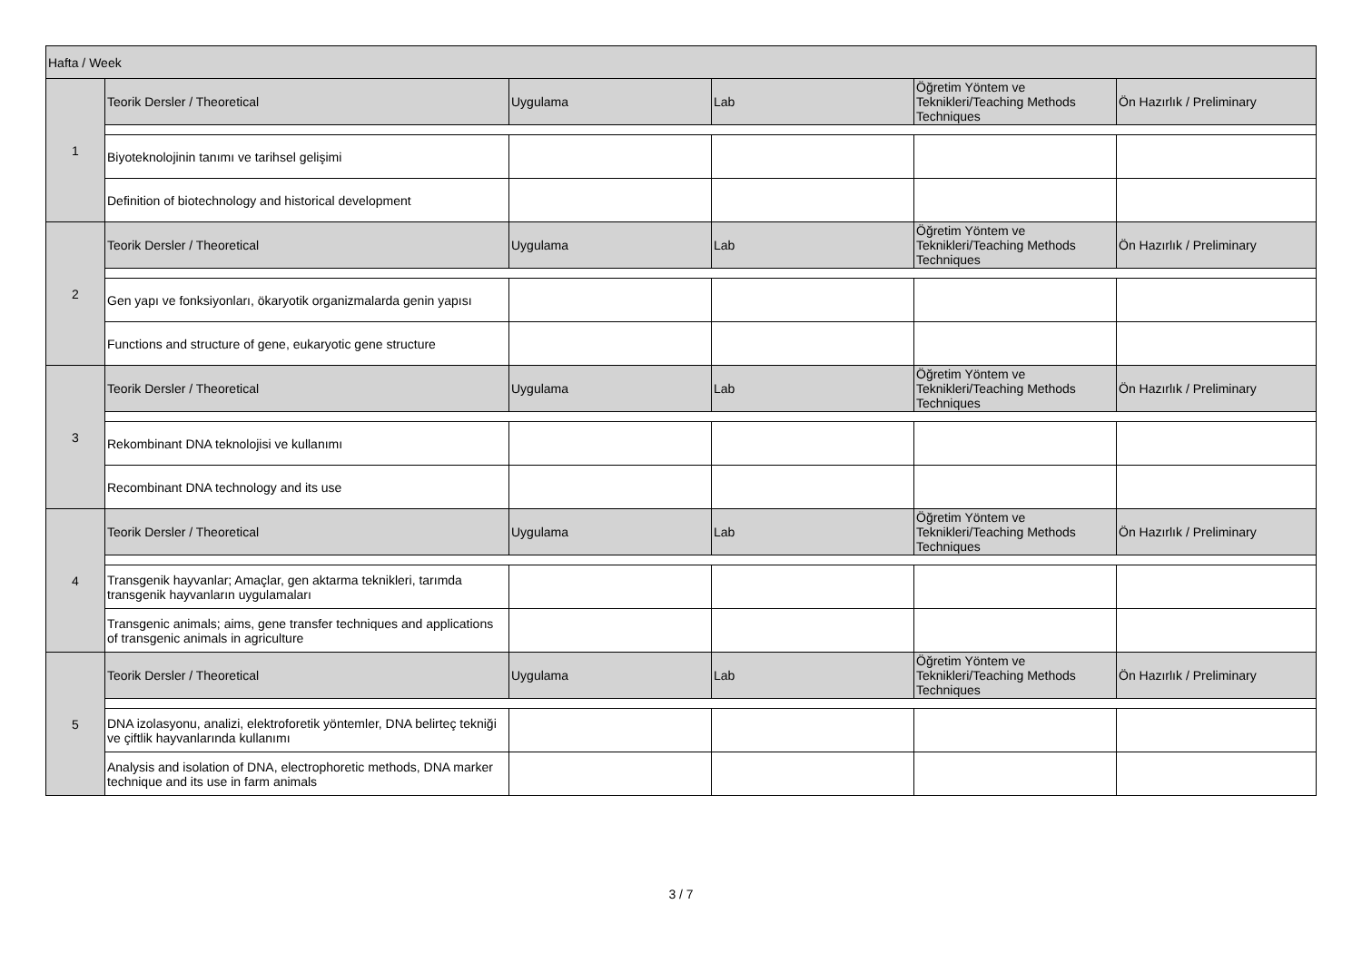| Hafta / Week | | | | | |
| --- | --- | --- | --- | --- | --- |
| 1 | Teorik Dersler / Theoretical | Uygulama | Lab | Öğretim Yöntem ve Teknikleri/Teaching Methods Techniques | Ön Hazırlık / Preliminary |
| | Biyoteknolojinin tanımı ve tarihsel gelişimi | | | | |
| | Definition of biotechnology and historical development | | | | |
| 2 | Teorik Dersler / Theoretical | Uygulama | Lab | Öğretim Yöntem ve Teknikleri/Teaching Methods Techniques | Ön Hazırlık / Preliminary |
| | Gen yapı ve fonksiyonları, ökaryotik organizmalarda genin yapısı | | | | |
| | Functions and structure of gene, eukaryotic gene structure | | | | |
| 3 | Teorik Dersler / Theoretical | Uygulama | Lab | Öğretim Yöntem ve Teknikleri/Teaching Methods Techniques | Ön Hazırlık / Preliminary |
| | Rekombinant DNA teknolojisi ve kullanımı | | | | |
| | Recombinant DNA technology and its use | | | | |
| 4 | Teorik Dersler / Theoretical | Uygulama | Lab | Öğretim Yöntem ve Teknikleri/Teaching Methods Techniques | Ön Hazırlık / Preliminary |
| | Transgenik hayvanlar; Amaçlar, gen aktarma teknikleri, tarımda transgenik hayvanların uygulamaları | | | | |
| | Transgenic animals; aims, gene transfer techniques and applications of transgenic animals in agriculture | | | | |
| 5 | Teorik Dersler / Theoretical | Uygulama | Lab | Öğretim Yöntem ve Teknikleri/Teaching Methods Techniques | Ön Hazırlık / Preliminary |
| | DNA izolasyonu, analizi, elektroforetik yöntemler, DNA belirteç tekniği ve çiftlik hayvanlarında kullanımı | | | | |
| | Analysis and isolation of DNA, electrophoretic methods, DNA marker technique and its use in farm animals | | | | |
3 / 7